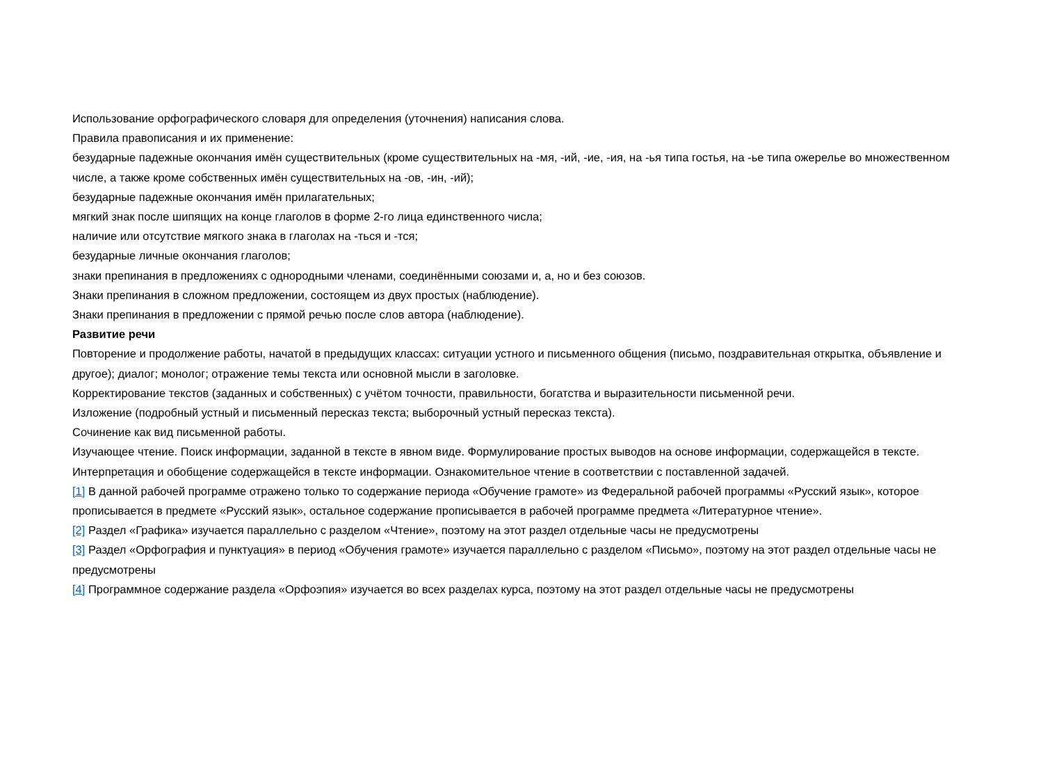Использование орфографического словаря для определения (уточнения) написания слова.
Правила правописания и их применение:
безударные падежные окончания имён существительных (кроме существительных на -мя, -ий, -ие, -ия, на -ья типа гостья, на -ье типа ожерелье во множественном числе, а также кроме собственных имён существительных на -ов, -ин, -ий);
безударные падежные окончания имён прилагательных;
мягкий знак после шипящих на конце глаголов в форме 2-го лица единственного числа;
наличие или отсутствие мягкого знака в глаголах на -ться и -тся;
безударные личные окончания глаголов;
знаки препинания в предложениях с однородными членами, соединёнными союзами и, а, но и без союзов.
Знаки препинания в сложном предложении, состоящем из двух простых (наблюдение).
Знаки препинания в предложении с прямой речью после слов автора (наблюдение).
Развитие речи
Повторение и продолжение работы, начатой в предыдущих классах: ситуации устного и письменного общения (письмо, поздравительная открытка, объявление и другое); диалог; монолог; отражение темы текста или основной мысли в заголовке.
Корректирование текстов (заданных и собственных) с учётом точности, правильности, богатства и выразительности письменной речи.
Изложение (подробный устный и письменный пересказ текста; выборочный устный пересказ текста).
Сочинение как вид письменной работы.
Изучающее чтение. Поиск информации, заданной в тексте в явном виде. Формулирование простых выводов на основе информации, содержащейся в тексте. Интерпретация и обобщение содержащейся в тексте информации. Ознакомительное чтение в соответствии с поставленной задачей.
[1] В данной рабочей программе отражено только то содержание периода «Обучение грамоте» из Федеральной рабочей программы «Русский язык», которое прописывается в предмете «Русский язык», остальное содержание прописывается в рабочей программе предмета «Литературное чтение».
[2] Раздел «Графика» изучается параллельно с разделом «Чтение», поэтому на этот раздел отдельные часы не предусмотрены
[3] Раздел «Орфография и пунктуация» в период «Обучения грамоте» изучается параллельно с разделом «Письмо», поэтому на этот раздел отдельные часы не предусмотрены
[4] Программное содержание раздела «Орфоэпия» изучается во всех разделах курса, поэтому на этот раздел отдельные часы не предусмотрены